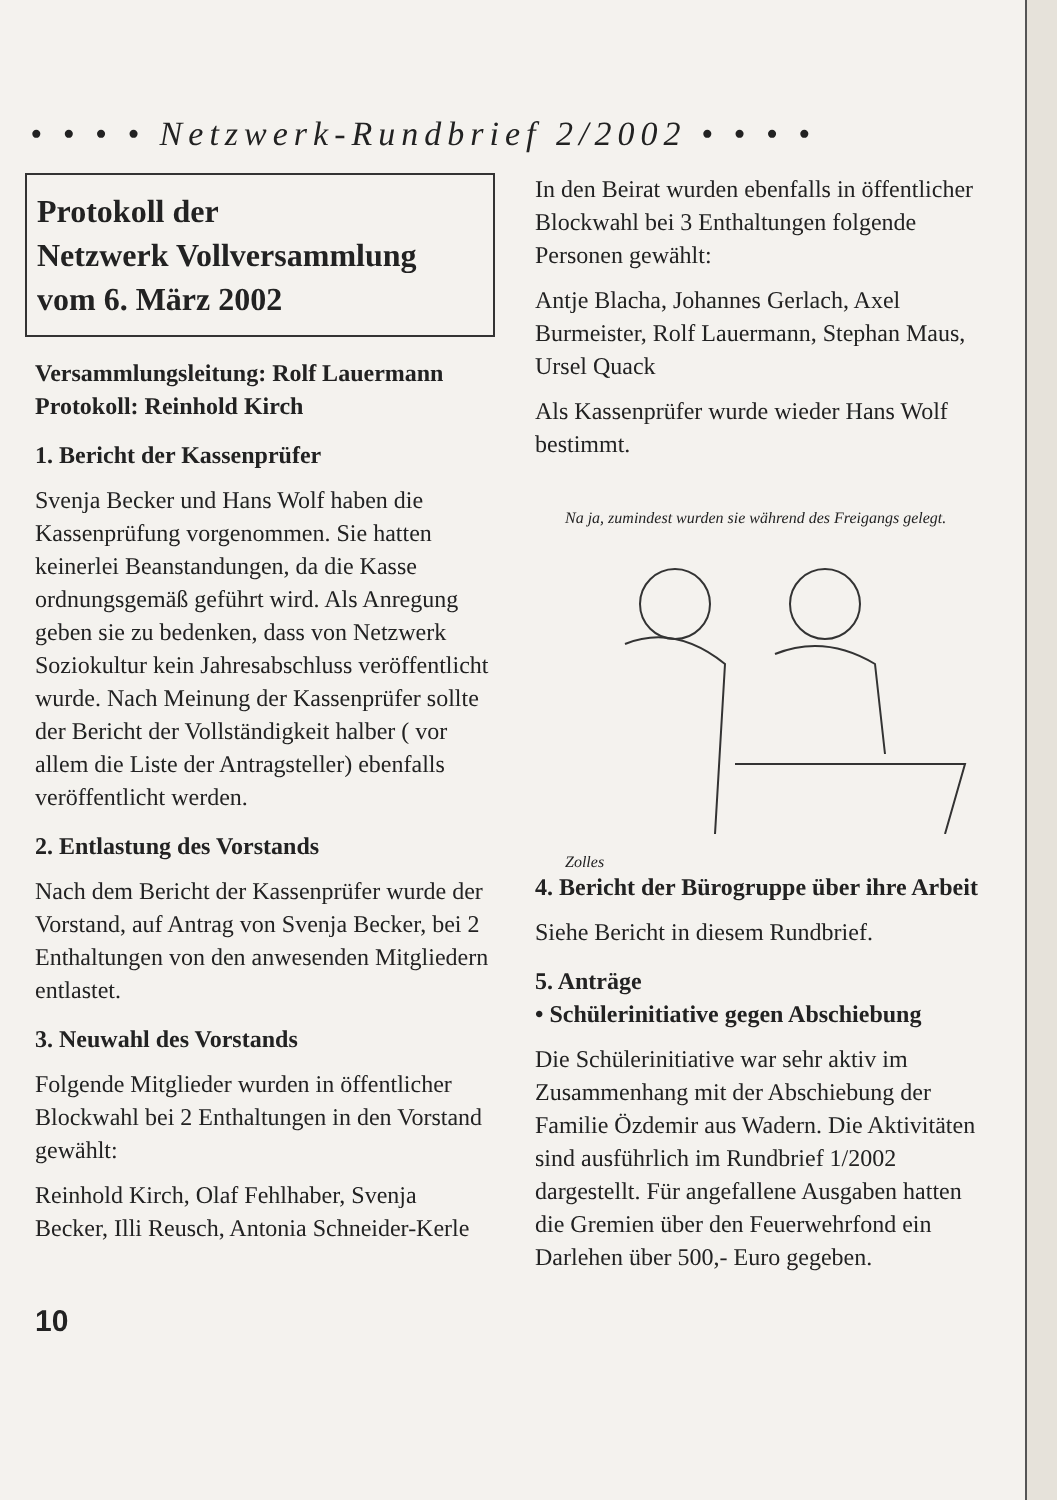• • • • Netzwerk-Rundbrief 2/2002 • • • •
Protokoll der
Netzwerk Vollversammlung
vom 6. März 2002
Versammlungsleitung: Rolf Lauermann
Protokoll: Reinhold Kirch
1. Bericht der Kassenprüfer
Svenja Becker und Hans Wolf haben die Kassenprüfung vorgenommen. Sie hatten keinerlei Beanstandungen, da die Kasse ordnungsgemäß geführt wird. Als Anregung geben sie zu bedenken, dass von Netzwerk Soziokultur kein Jahresabschluss veröffentlicht wurde. Nach Meinung der Kassenprüfer sollte der Bericht der Vollständigkeit halber ( vor allem die Liste der Antragsteller) ebenfalls veröffentlicht werden.
2. Entlastung des Vorstands
Nach dem Bericht der Kassenprüfer wurde der Vorstand, auf Antrag von Svenja Becker, bei 2 Enthaltungen von den anwesenden Mitgliedern entlastet.
3. Neuwahl des Vorstands
Folgende Mitglieder wurden in öffentlicher Blockwahl bei 2 Enthaltungen in den Vorstand gewählt:
Reinhold Kirch, Olaf Fehlhaber, Svenja Becker, Illi Reusch, Antonia Schneider-Kerle
In den Beirat wurden ebenfalls in öffentlicher Blockwahl bei 3 Enthaltungen folgende Personen gewählt:
Antje Blacha, Johannes Gerlach, Axel Burmeister, Rolf Lauermann, Stephan Maus, Ursel Quack
Als Kassenprüfer wurde wieder Hans Wolf bestimmt.
Na ja, zumindest wurden sie während des Freigangs gelegt. Zolles
4. Bericht der Bürogruppe über ihre Arbeit
Siehe Bericht in diesem Rundbrief.
5. Anträge
• Schülerinitiative gegen Abschiebung
Die Schülerinitiative war sehr aktiv im Zusammenhang mit der Abschiebung der Familie Özdemir aus Wadern. Die Aktivitäten sind ausführlich im Rundbrief 1/2002 dargestellt. Für angefallene Ausgaben hatten die Gremien über den Feuerwehrfond ein Darlehen über 500,- Euro gegeben.
10